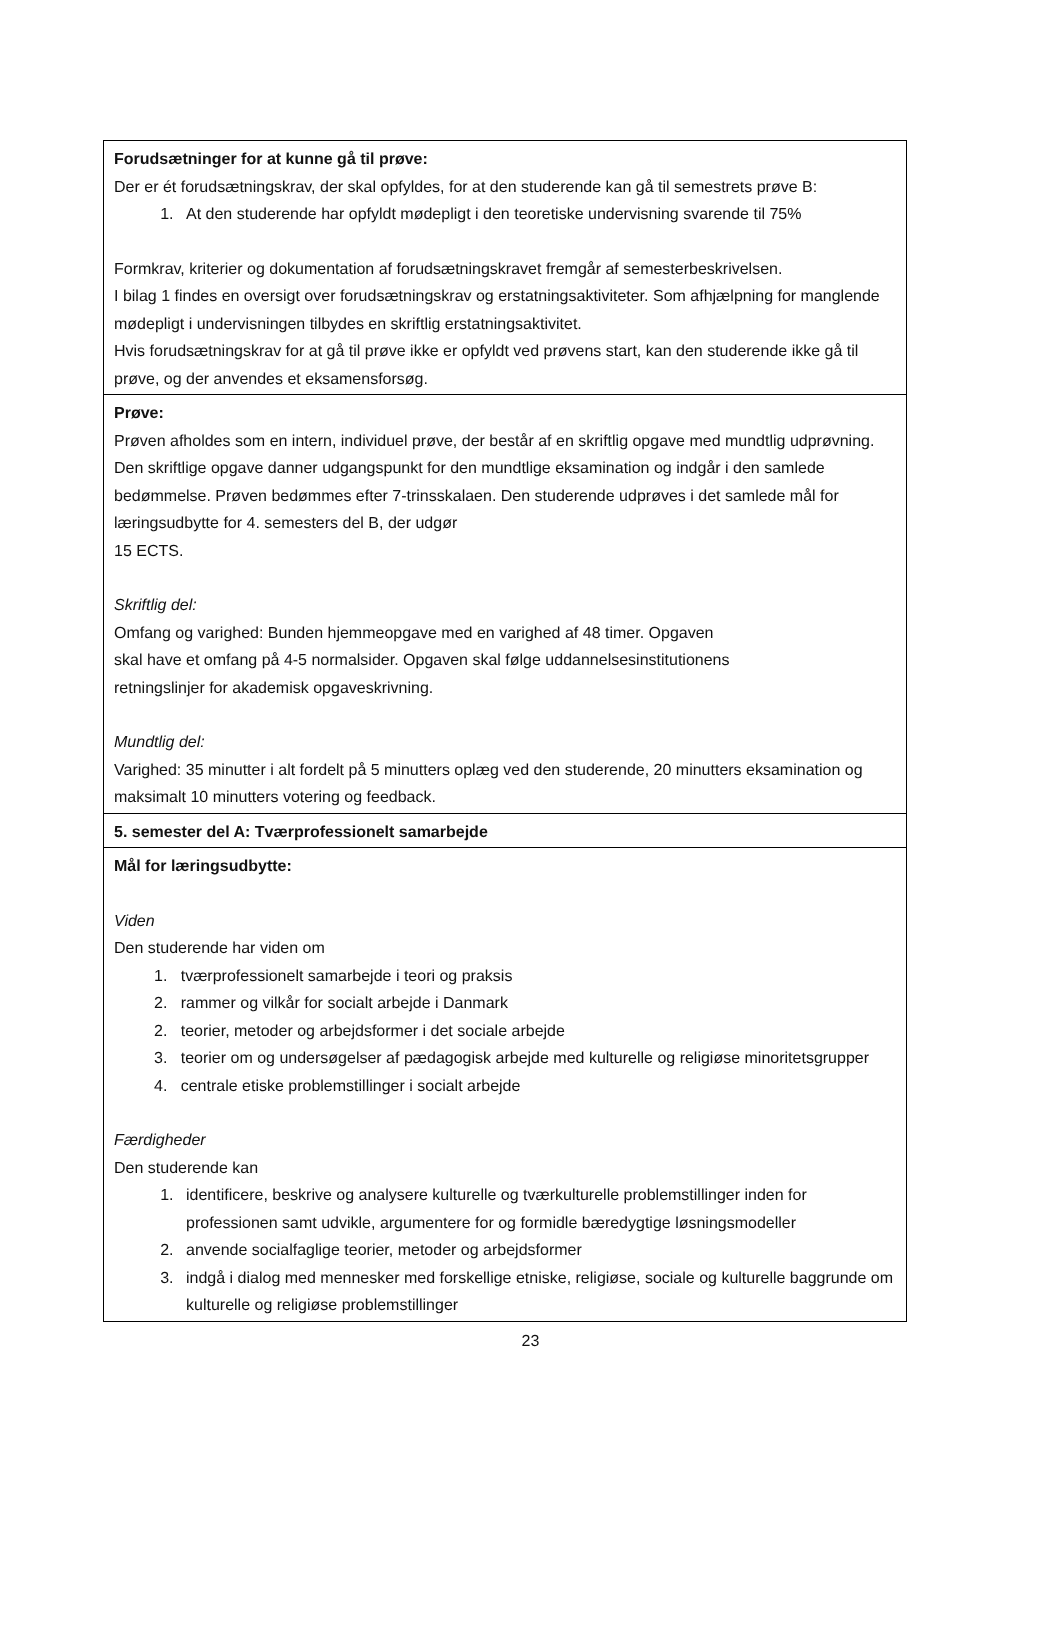| Forudsætninger for at kunne gå til prøve: Der er ét forudsætningskrav, der skal opfyldes, for at den studerende kan gå til semestrets prøve B: 1. At den studerende har opfyldt mødepligt i den teoretiske undervisning svarende til 75% Formkrav, kriterier og dokumentation af forudsætningskravet fremgår af semesterbeskrivelsen. I bilag 1 findes en oversigt over forudsætningskrav og erstatningsaktiviteter. Som afhjælpning for manglende mødepligt i undervisningen tilbydes en skriftlig erstatningsaktivitet. Hvis forudsætningskrav for at gå til prøve ikke er opfyldt ved prøvens start, kan den studerende ikke gå til prøve, og der anvendes et eksamensforsøg. |
| Prøve: Prøven afholdes som en intern, individuel prøve, der består af en skriftlig opgave med mundtlig udprøvning. Den skriftlige opgave danner udgangspunkt for den mundtlige eksamination og indgår i den samlede bedømmelse. Prøven bedømmes efter 7-trinsskalaen. Den studerende udprøves i det samlede mål for læringsudbytte for 4. semesters del B, der udgør 15 ECTS. Skriftlig del: Omfang og varighed: Bunden hjemmeopgave med en varighed af 48 timer. Opgaven skal have et omfang på 4-5 normalsider. Opgaven skal følge uddannelsesinstitutionens retningslinjer for akademisk opgaveskrivning. Mundtlig del: Varighed: 35 minutter i alt fordelt på 5 minutters oplæg ved den studerende, 20 minutters eksamination og maksimalt 10 minutters votering og feedback. |
| 5. semester del A: Tværprofessionelt samarbejde |
| Mål for læringsudbytte: Viden Den studerende har viden om 1. tværprofessionelt samarbejde i teori og praksis 2. rammer og vilkår for socialt arbejde i Danmark 2. teorier, metoder og arbejdsformer i det sociale arbejde 3. teorier om og undersøgelser af pædagogisk arbejde med kulturelle og religiøse minoritetsgrupper 4. centrale etiske problemstillinger i socialt arbejde Færdigheder Den studerende kan 1. identificere, beskrive og analysere kulturelle og tværkulturelle problemstillinger inden for professionen samt udvikle, argumentere for og formidle bæredygtige løsningsmodeller 2. anvende socialfaglige teorier, metoder og arbejdsformer 3. indgå i dialog med mennesker med forskellige etniske, religiøse, sociale og kulturelle baggrunde om kulturelle og religiøse problemstillinger |
23